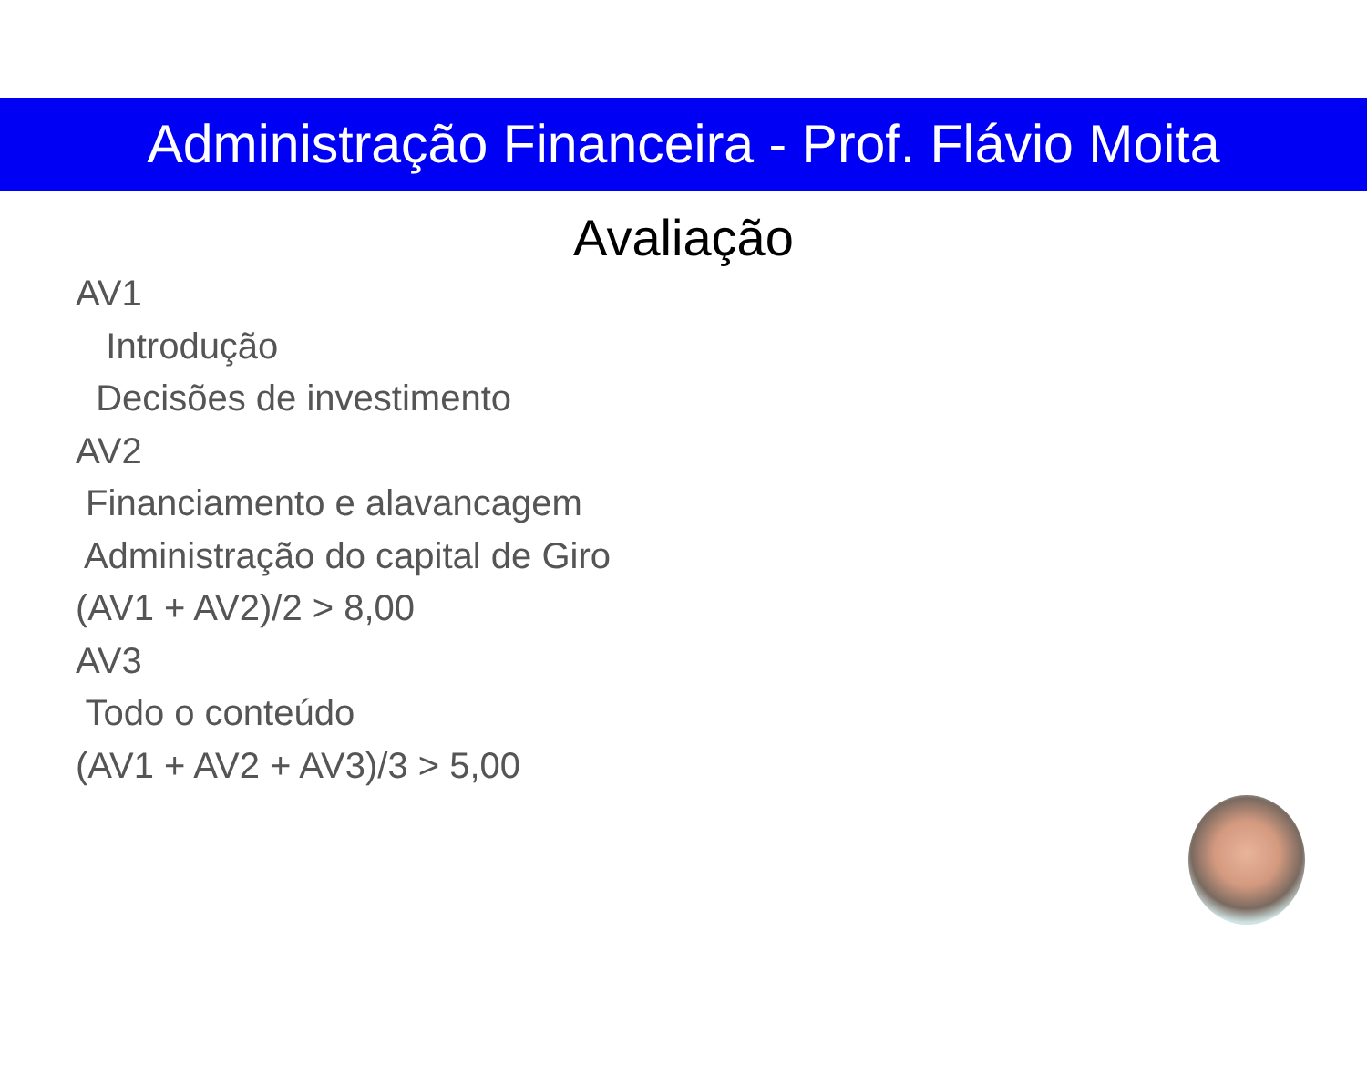Administração Financeira - Prof. Flávio Moita
Avaliação
AV1
Introdução
Decisões de investimento
AV2
Financiamento e alavancagem
Administração do capital de Giro
(AV1 + AV2)/2 > 8,00
AV3
Todo o conteúdo
(AV1 + AV2 + AV3)/3 > 5,00